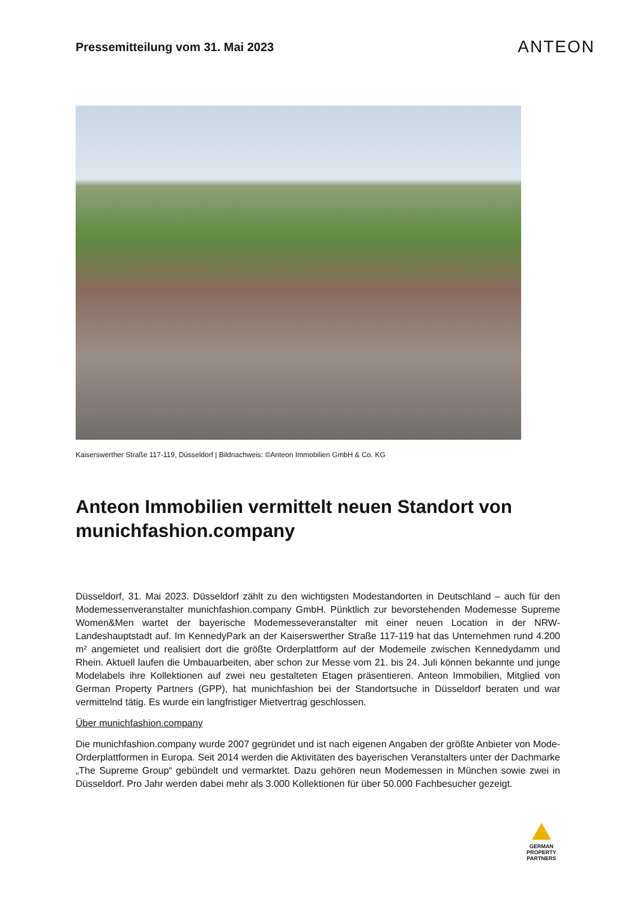Pressemitteilung vom 31. Mai 2023
ANTEON
Kaiserswerther Straße 117-119, Düsseldorf | Bildnachweis: ©Anteon Immobilien GmbH & Co. KG
Anteon Immobilien vermittelt neuen Standort von munichfashion.company
Düsseldorf, 31. Mai 2023. Düsseldorf zählt zu den wichtigsten Modestandorten in Deutschland – auch für den Modemessenveranstalter munichfashion.company GmbH. Pünktlich zur bevorstehenden Modemesse Supreme Women&Men wartet der bayerische Modemesseveranstalter mit einer neuen Location in der NRW-Landeshauptstadt auf. Im KennedyPark an der Kaiserswerther Straße 117-119 hat das Unternehmen rund 4.200 m² angemietet und realisiert dort die größte Orderplattform auf der Modemeile zwischen Kennedydamm und Rhein. Aktuell laufen die Umbauarbeiten, aber schon zur Messe vom 21. bis 24. Juli können bekannte und junge Modelabels ihre Kollektionen auf zwei neu gestalteten Etagen präsentieren. Anteon Immobilien, Mitglied von German Property Partners (GPP), hat munichfashion bei der Standortsuche in Düsseldorf beraten und war vermittelnd tätig. Es wurde ein langfristiger Mietvertrag geschlossen.
Über munichfashion.company
Die munichfashion.company wurde 2007 gegründet und ist nach eigenen Angaben der größte Anbieter von Mode-Orderplattformen in Europa. Seit 2014 werden die Aktivitäten des bayerischen Veranstalters unter der Dachmarke „The Supreme Group“ gebündelt und vermarktet. Dazu gehören neun Modemessen in München sowie zwei in Düsseldorf. Pro Jahr werden dabei mehr als 3.000 Kollektionen für über 50.000 Fachbesucher gezeigt.
GERMAN
PROPERTY
PARTNERS